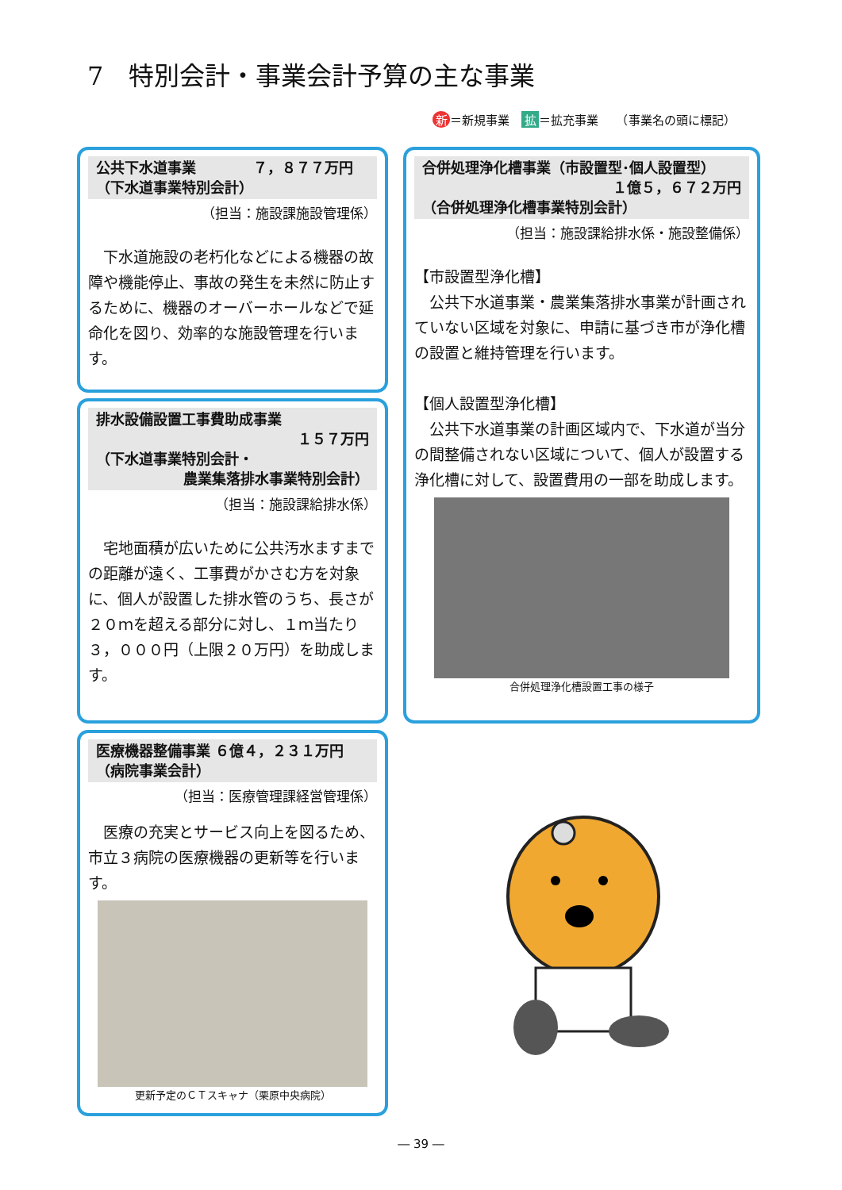7　特別会計・事業会計予算の主な事業
新 ＝新規事業　拡 ＝拡充事業　　（事業名の頭に標記）
公共下水道事業　　　　７，８７７万円
（下水道事業特別会計）
（担当：施設課施設管理係）
　下水道施設の老朽化などによる機器の故障や機能停止、事故の発生を未然に防止するために、機器のオーバーホールなどで延命化を図り、効率的な施設管理を行います。
排水設備設置工事費助成事業
１５７万円
（下水道事業特別会計・
農業集落排水事業特別会計）
（担当：施設課給排水係）
　宅地面積が広いために公共汚水ますまでの距離が遠く、工事費がかさむ方を対象に、個人が設置した排水管のうち、長さが２０ｍを超える部分に対し、１ｍ当たり３，０００円（上限２０万円）を助成します。
医療機器整備事業 ６億４，２３１万円
（病院事業会計）
（担当：医療管理課経営管理係）
　医療の充実とサービス向上を図るため、市立３病院の医療機器の更新等を行います。
更新予定のＣＴスキャナ（栗原中央病院）
合併処理浄化槽事業（市設置型･個人設置型）
１億５，６７２万円
（合併処理浄化槽事業特別会計）
（担当：施設課給排水係・施設整備係）
【市設置型浄化槽】
　公共下水道事業・農業集落排水事業が計画されていない区域を対象に、申請に基づき市が浄化槽の設置と維持管理を行います。
【個人設置型浄化槽】
　公共下水道事業の計画区域内で、下水道が当分の間整備されない区域について、個人が設置する浄化槽に対して、設置費用の一部を助成します。
合併処理浄化槽設置工事の様子
― 39 ―